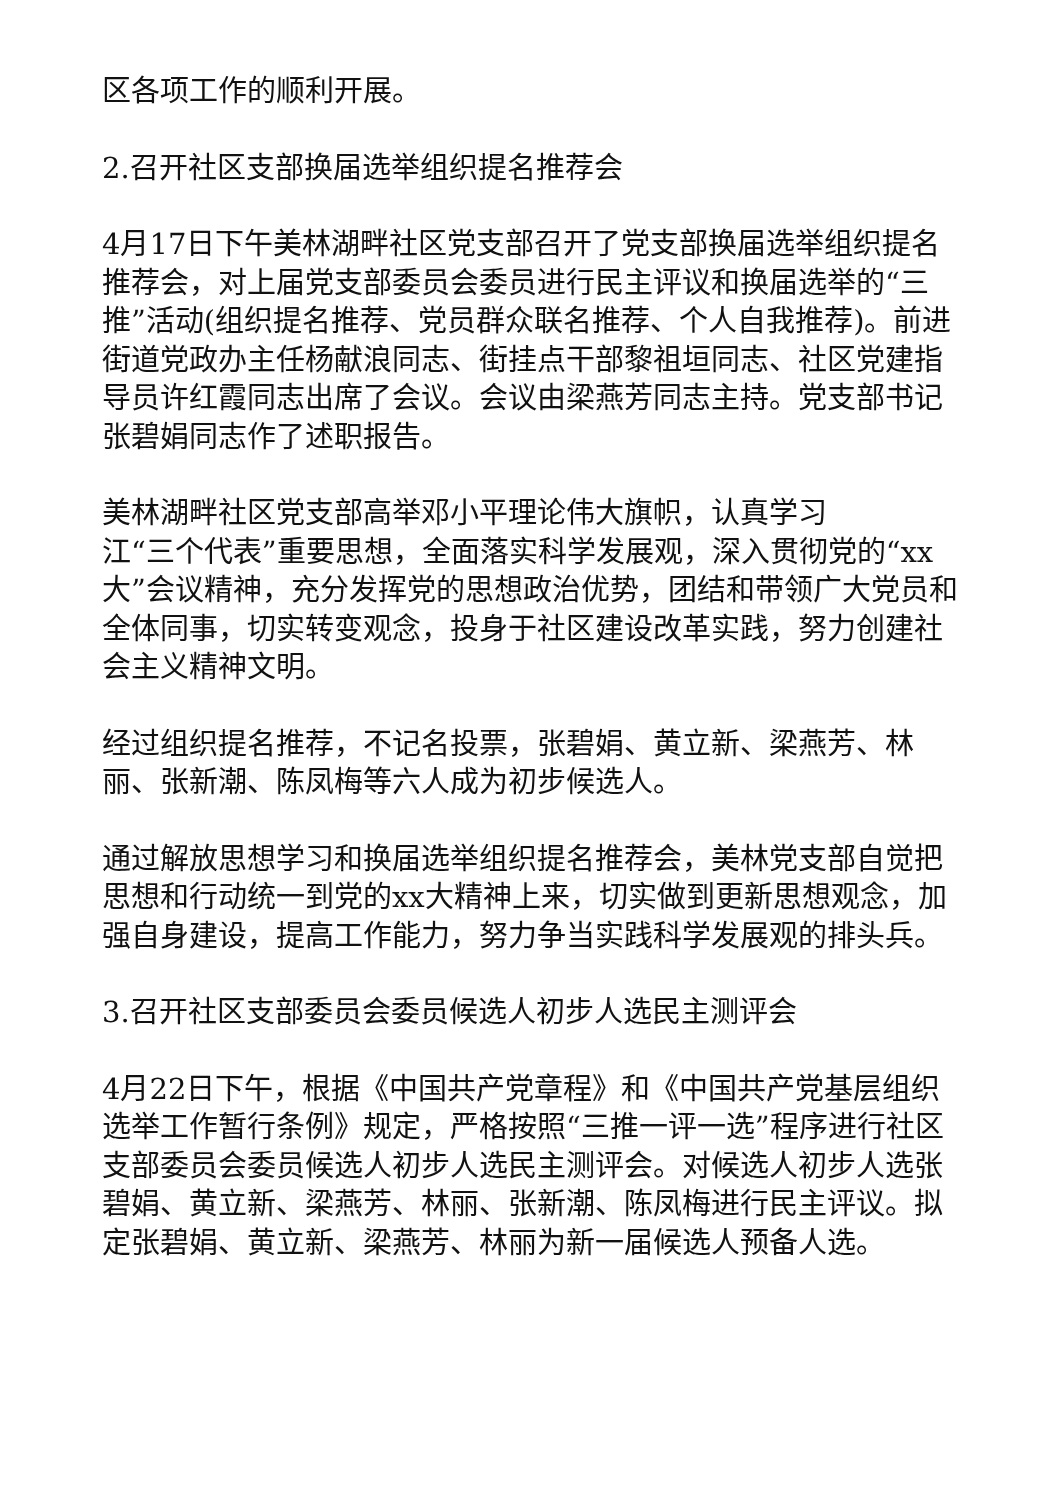区各项工作的顺利开展。
2.召开社区支部换届选举组织提名推荐会
4月17日下午美林湖畔社区党支部召开了党支部换届选举组织提名推荐会，对上届党支部委员会委员进行民主评议和换届选举的“三推”活动(组织提名推荐、党员群众联名推荐、个人自我推荐)。前进街道党政办主任杨献浪同志、街挂点干部黎祖垣同志、社区党建指导员许红霞同志出席了会议。会议由梁燕芳同志主持。党支部书记张碧娟同志作了述职报告。
美林湖畔社区党支部高举邓小平理论伟大旗帜，认真学习
江“三个代表”重要思想，全面落实科学发展观，深入贯彻党的“xx大”会议精神，充分发挥党的思想政治优势，团结和带领广大党员和全体同事，切实转变观念，投身于社区建设改革实践，努力创建社会主义精神文明。
经过组织提名推荐，不记名投票，张碧娟、黄立新、梁燕芳、林丽、张新潮、陈凤梅等六人成为初步候选人。
通过解放思想学习和换届选举组织提名推荐会，美林党支部自觉把思想和行动统一到党的xx大精神上来，切实做到更新思想观念，加强自身建设，提高工作能力，努力争当实践科学发展观的排头兵。
3.召开社区支部委员会委员候选人初步人选民主测评会
4月22日下午，根据《中国共产党章程》和《中国共产党基层组织选举工作暂行条例》规定，严格按照“三推一评一选”程序进行社区支部委员会委员候选人初步人选民主测评会。对候选人初步人选张碧娟、黄立新、梁燕芳、林丽、张新潮、陈凤梅进行民主评议。拟定张碧娟、黄立新、梁燕芳、林丽为新一届候选人预备人选。